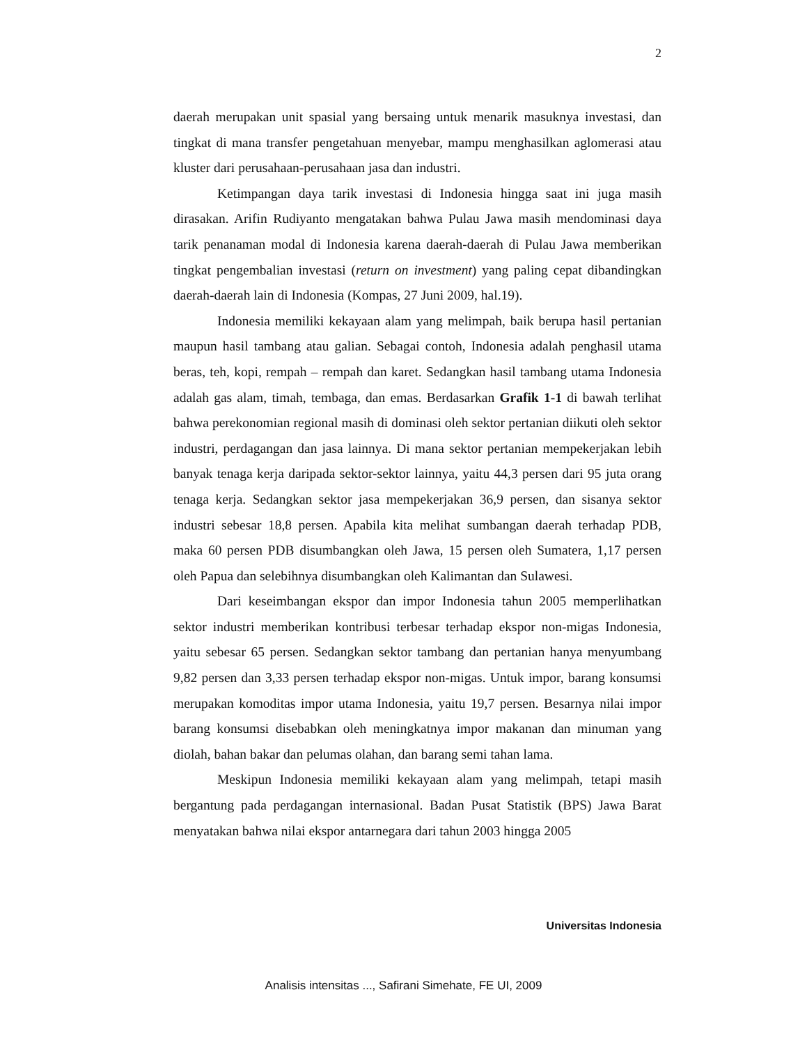2
daerah merupakan unit spasial yang bersaing untuk menarik masuknya investasi, dan tingkat di mana transfer pengetahuan menyebar, mampu menghasilkan aglomerasi atau kluster dari perusahaan-perusahaan jasa dan industri.
Ketimpangan daya tarik investasi di Indonesia hingga saat ini juga masih dirasakan. Arifin Rudiyanto mengatakan bahwa Pulau Jawa masih mendominasi daya tarik penanaman modal di Indonesia karena daerah-daerah di Pulau Jawa memberikan tingkat pengembalian investasi (return on investment) yang paling cepat dibandingkan daerah-daerah lain di Indonesia (Kompas, 27 Juni 2009, hal.19).
Indonesia memiliki kekayaan alam yang melimpah, baik berupa hasil pertanian maupun hasil tambang atau galian. Sebagai contoh, Indonesia adalah penghasil utama beras, teh, kopi, rempah – rempah dan karet. Sedangkan hasil tambang utama Indonesia adalah gas alam, timah, tembaga, dan emas. Berdasarkan Grafik 1-1 di bawah terlihat bahwa perekonomian regional masih di dominasi oleh sektor pertanian diikuti oleh sektor industri, perdagangan dan jasa lainnya. Di mana sektor pertanian mempekerjakan lebih banyak tenaga kerja daripada sektor-sektor lainnya, yaitu 44,3 persen dari 95 juta orang tenaga kerja. Sedangkan sektor jasa mempekerjakan 36,9 persen, dan sisanya sektor industri sebesar 18,8 persen. Apabila kita melihat sumbangan daerah terhadap PDB, maka 60 persen PDB disumbangkan oleh Jawa, 15 persen oleh Sumatera, 1,17 persen oleh Papua dan selebihnya disumbangkan oleh Kalimantan dan Sulawesi.
Dari keseimbangan ekspor dan impor Indonesia tahun 2005 memperlihatkan sektor industri memberikan kontribusi terbesar terhadap ekspor non-migas Indonesia, yaitu sebesar 65 persen. Sedangkan sektor tambang dan pertanian hanya menyumbang 9,82 persen dan 3,33 persen terhadap ekspor non-migas. Untuk impor, barang konsumsi merupakan komoditas impor utama Indonesia, yaitu 19,7 persen. Besarnya nilai impor barang konsumsi disebabkan oleh meningkatnya impor makanan dan minuman yang diolah, bahan bakar dan pelumas olahan, dan barang semi tahan lama.
Meskipun Indonesia memiliki kekayaan alam yang melimpah, tetapi masih bergantung pada perdagangan internasional. Badan Pusat Statistik (BPS) Jawa Barat menyatakan bahwa nilai ekspor antarnegara dari tahun 2003 hingga 2005
Universitas Indonesia
Analisis intensitas ..., Safirani Simehate, FE UI, 2009